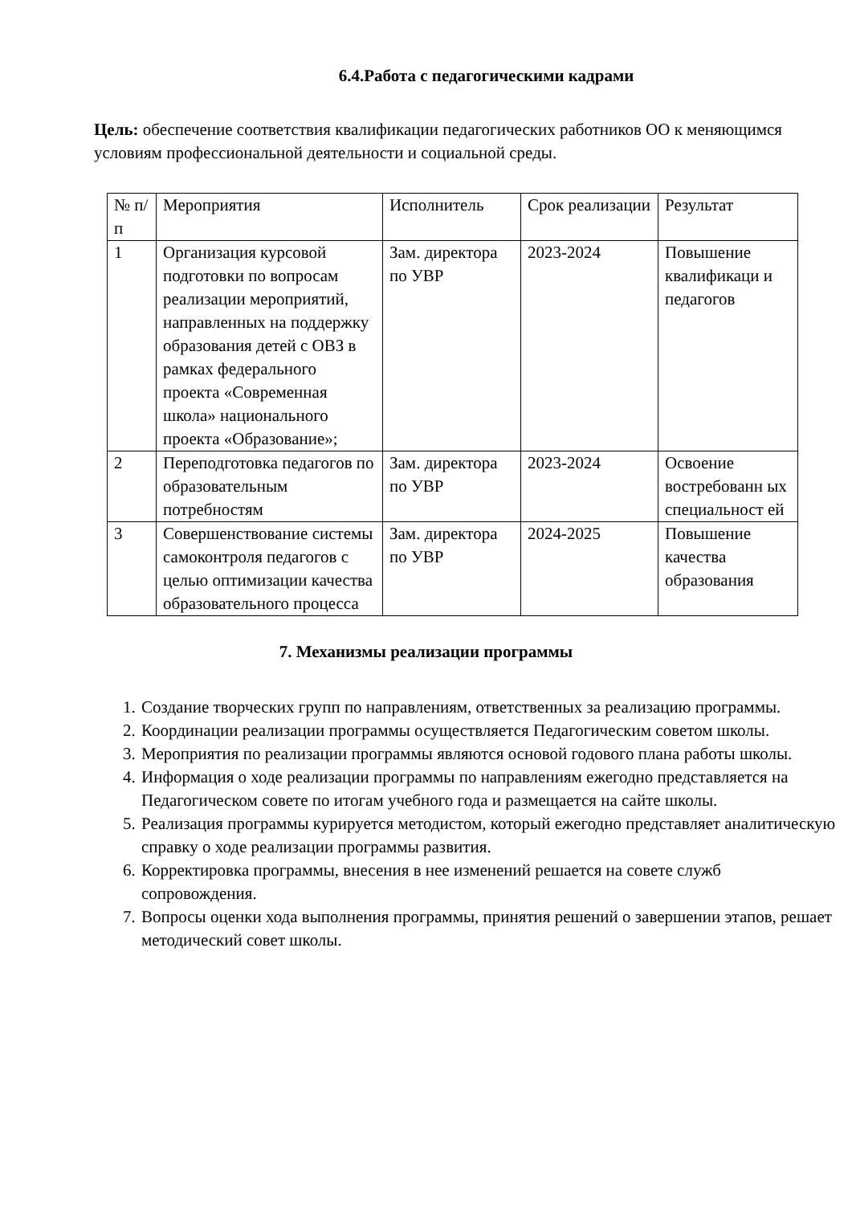6.4.Работа с педагогическими кадрами
Цель: обеспечение соответствия квалификации педагогических работников ОО к меняющимся условиям профессиональной деятельности и социальной среды.
| № п/п | Мероприятия | Исполнитель | Срок реализации | Результат |
| 1 | Организация курсовой подготовки по вопросам реализации мероприятий, направленных на поддержку образования детей с ОВЗ в рамках федерального проекта «Современная школа» национального проекта «Образование»; | Зам. директора по УВР | 2023-2024 | Повышение квалификаци и педагогов |
| 2 | Переподготовка педагогов по образовательным потребностям | Зам. директора по УВР | 2023-2024 | Освоение востребованн ых специальност ей |
| 3 | Совершенствование системы самоконтроля педагогов с целью оптимизации качества образовательного процесса | Зам. директора по УВР | 2024-2025 | Повышение качества образования |
7. Механизмы реализации программы
1. Создание творческих групп по направлениям, ответственных за реализацию программы.
2. Координации реализации программы осуществляется Педагогическим советом школы.
3. Мероприятия по реализации программы являются основой годового плана работы школы.
4. Информация о ходе реализации программы по направлениям ежегодно представляется на Педагогическом совете по итогам учебного года и размещается на сайте школы.
5. Реализация программы курируется методистом, который ежегодно представляет аналитическую справку о ходе реализации программы развития.
6. Корректировка программы, внесения в нее изменений решается на совете служб сопровождения.
7. Вопросы оценки хода выполнения программы, принятия решений о завершении этапов, решает методический совет школы.